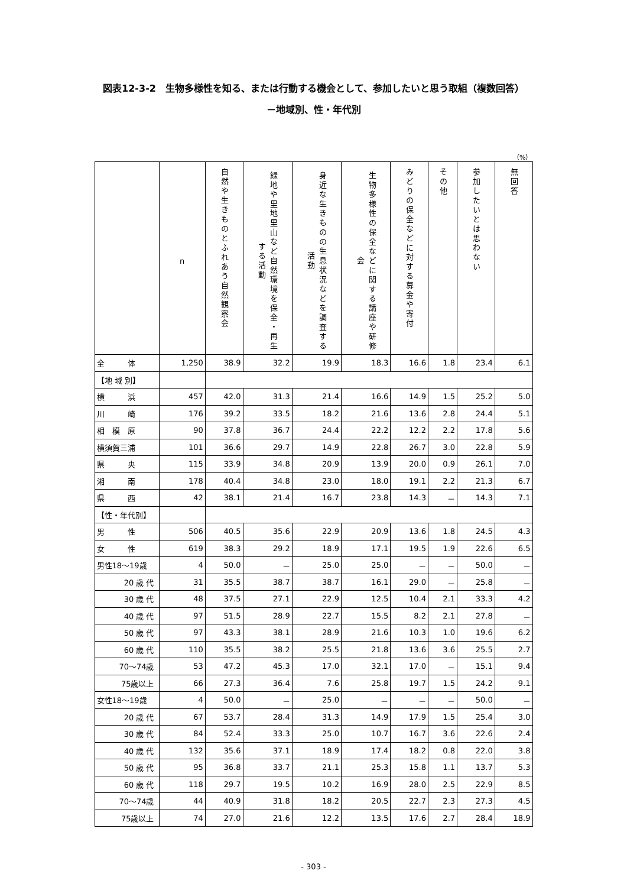図表12-3-2　生物多様性を知る、または行動する機会として、参加したいと思う取組（複数回答）
－地域別、性・年代別
（%）
| | n | 自然や生きものとふれあう自然観察会 | 緑地や里地里山など自然環境を保全・再生する活動 | 身近な生きものの生息状況などを調査する活動 | 生物多様性の保全などに関する講座や研修会 | みどりの保全などに対する募金や寄付 | その他 | 参加したいとは思わない | 無回答 |
| --- | --- | --- | --- | --- | --- | --- | --- | --- | --- |
| 全 体 | 1,250 | 38.9 | 32.2 | 19.9 | 18.3 | 16.6 | 1.8 | 23.4 | 6.1 |
| 【地 域 別】 | | | | | | | | | |
| 横 浜 | 457 | 42.0 | 31.3 | 21.4 | 16.6 | 14.9 | 1.5 | 25.2 | 5.0 |
| 川 崎 | 176 | 39.2 | 33.5 | 18.2 | 21.6 | 13.6 | 2.8 | 24.4 | 5.1 |
| 相 模 原 | 90 | 37.8 | 36.7 | 24.4 | 22.2 | 12.2 | 2.2 | 17.8 | 5.6 |
| 横須賀三浦 | 101 | 36.6 | 29.7 | 14.9 | 22.8 | 26.7 | 3.0 | 22.8 | 5.9 |
| 県 央 | 115 | 33.9 | 34.8 | 20.9 | 13.9 | 20.0 | 0.9 | 26.1 | 7.0 |
| 湘 南 | 178 | 40.4 | 34.8 | 23.0 | 18.0 | 19.1 | 2.2 | 21.3 | 6.7 |
| 県 西 | 42 | 38.1 | 21.4 | 16.7 | 23.8 | 14.3 | － | 14.3 | 7.1 |
| 【性・年代別】 | | | | | | | | | |
| 男 性 | 506 | 40.5 | 35.6 | 22.9 | 20.9 | 13.6 | 1.8 | 24.5 | 4.3 |
| 女 性 | 619 | 38.3 | 29.2 | 18.9 | 17.1 | 19.5 | 1.9 | 22.6 | 6.5 |
| 男性18～19歳 | 4 | 50.0 | － | 25.0 | 25.0 | － | － | 50.0 | － |
| 20 歳 代 | 31 | 35.5 | 38.7 | 38.7 | 16.1 | 29.0 | － | 25.8 | － |
| 30 歳 代 | 48 | 37.5 | 27.1 | 22.9 | 12.5 | 10.4 | 2.1 | 33.3 | 4.2 |
| 40 歳 代 | 97 | 51.5 | 28.9 | 22.7 | 15.5 | 8.2 | 2.1 | 27.8 | － |
| 50 歳 代 | 97 | 43.3 | 38.1 | 28.9 | 21.6 | 10.3 | 1.0 | 19.6 | 6.2 |
| 60 歳 代 | 110 | 35.5 | 38.2 | 25.5 | 21.8 | 13.6 | 3.6 | 25.5 | 2.7 |
| 70～74歳 | 53 | 47.2 | 45.3 | 17.0 | 32.1 | 17.0 | － | 15.1 | 9.4 |
| 75歳以上 | 66 | 27.3 | 36.4 | 7.6 | 25.8 | 19.7 | 1.5 | 24.2 | 9.1 |
| 女性18～19歳 | 4 | 50.0 | － | 25.0 | － | － | － | 50.0 | － |
| 20 歳 代 | 67 | 53.7 | 28.4 | 31.3 | 14.9 | 17.9 | 1.5 | 25.4 | 3.0 |
| 30 歳 代 | 84 | 52.4 | 33.3 | 25.0 | 10.7 | 16.7 | 3.6 | 22.6 | 2.4 |
| 40 歳 代 | 132 | 35.6 | 37.1 | 18.9 | 17.4 | 18.2 | 0.8 | 22.0 | 3.8 |
| 50 歳 代 | 95 | 36.8 | 33.7 | 21.1 | 25.3 | 15.8 | 1.1 | 13.7 | 5.3 |
| 60 歳 代 | 118 | 29.7 | 19.5 | 10.2 | 16.9 | 28.0 | 2.5 | 22.9 | 8.5 |
| 70～74歳 | 44 | 40.9 | 31.8 | 18.2 | 20.5 | 22.7 | 2.3 | 27.3 | 4.5 |
| 75歳以上 | 74 | 27.0 | 21.6 | 12.2 | 13.5 | 17.6 | 2.7 | 28.4 | 18.9 |
- 303 -